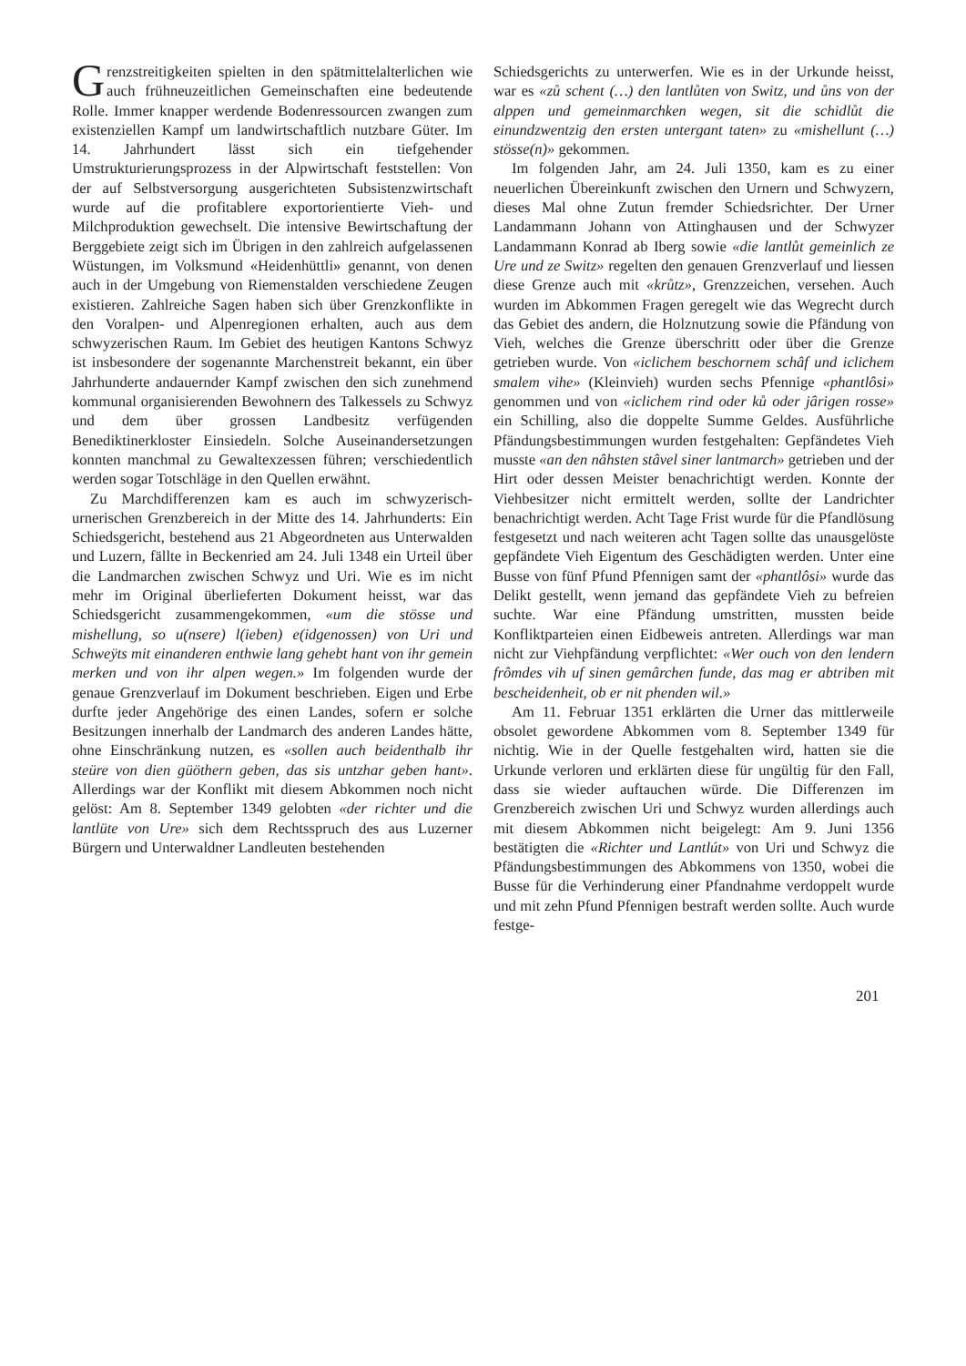Grenzstreitigkeiten spielten in den spätmittelalterlichen wie auch frühneuzeitlichen Gemeinschaften eine bedeutende Rolle. Immer knapper werdende Bodenressourcen zwangen zum existenziellen Kampf um landwirtschaftlich nutzbare Güter. Im 14. Jahrhundert lässt sich ein tiefgehender Umstrukturierungsprozess in der Alpwirtschaft feststellen: Von der auf Selbstversorgung ausgerichteten Subsistenzwirtschaft wurde auf die profitablere exportorientierte Vieh- und Milchproduktion gewechselt. Die intensive Bewirtschaftung der Berggebiete zeigt sich im Übrigen in den zahlreich aufgelassenen Wüstungen, im Volksmund «Heidenhüttli» genannt, von denen auch in der Umgebung von Riemenstalden verschiedene Zeugen existieren. Zahlreiche Sagen haben sich über Grenzkonflikte in den Voralpen- und Alpenregionen erhalten, auch aus dem schwyzerischen Raum. Im Gebiet des heutigen Kantons Schwyz ist insbesondere der sogenannte Marchenstreit bekannt, ein über Jahrhunderte andauernder Kampf zwischen den sich zunehmend kommunal organisierenden Bewohnern des Talkessels zu Schwyz und dem über grossen Landbesitz verfügenden Benediktinerkloster Einsiedeln. Solche Auseinandersetzungen konnten manchmal zu Gewaltexzessen führen; verschiedentlich werden sogar Totschläge in den Quellen erwähnt.
Zu Marchdifferenzen kam es auch im schwyzerisch-urnerischen Grenzbereich in der Mitte des 14. Jahrhunderts: Ein Schiedsgericht, bestehend aus 21 Abgeordneten aus Unterwalden und Luzern, fällte in Beckenried am 24. Juli 1348 ein Urteil über die Landmarchen zwischen Schwyz und Uri. Wie es im nicht mehr im Original überlieferten Dokument heisst, war das Schiedsgericht zusammengekommen, «um die stösse und mishellung, so u(nsere) l(ieben) e(idgenossen) von Uri und Schweÿts mit einanderen enthwie lang gehebt hant von ihr gemein merken und von ihr alpen wegen.» Im folgenden wurde der genaue Grenzverlauf im Dokument beschrieben. Eigen und Erbe durfte jeder Angehörige des einen Landes, sofern er solche Besitzungen innerhalb der Landmarch des anderen Landes hätte, ohne Einschränkung nutzen, es «sollen auch beidenthalb ihr steüre von dien güöthern geben, das sis untzhar geben hant». Allerdings war der Konflikt mit diesem Abkommen noch nicht gelöst: Am 8. September 1349 gelobten «der richter und die lantlüte von Ure» sich dem Rechtsspruch des aus Luzerner Bürgern und Unterwaldner Landleuten bestehenden
Schiedsgerichts zu unterwerfen. Wie es in der Urkunde heisst, war es «zů schent (…) den lantlůten von Switz, und ůns von der alppen und gemeinmarchken wegen, sit die schidlůt die einundzwentzig den ersten untergant taten» zu «mishellunt (…) stösse(n)» gekommen.
Im folgenden Jahr, am 24. Juli 1350, kam es zu einer neuerlichen Übereinkunft zwischen den Urnern und Schwyzern, dieses Mal ohne Zutun fremder Schiedsrichter. Der Urner Landammann Johann von Attinghausen und der Schwyzer Landammann Konrad ab Iberg sowie «die lantlůt gemeinlich ze Ure und ze Switz» regelten den genauen Grenzverlauf und liessen diese Grenze auch mit «krůtz», Grenzzeichen, versehen. Auch wurden im Abkommen Fragen geregelt wie das Wegrecht durch das Gebiet des andern, die Holznutzung sowie die Pfändung von Vieh, welches die Grenze überschritt oder über die Grenze getrieben wurde. Von «iclichem beschornem schâf und iclichem smalem vihe» (Kleinvieh) wurden sechs Pfennige «phantlôsi» genommen und von «iclichem rind oder ků oder jârigen rosse» ein Schilling, also die doppelte Summe Geldes. Ausführliche Pfändungsbestimmungen wurden festgehalten: Gepfändetes Vieh musste «an den nâhsten stâvel siner lantmarch» getrieben und der Hirt oder dessen Meister benachrichtigt werden. Konnte der Viehbesitzer nicht ermittelt werden, sollte der Landrichter benachrichtigt werden. Acht Tage Frist wurde für die Pfandlösung festgesetzt und nach weiteren acht Tagen sollte das unausgelöste gepfändete Vieh Eigentum des Geschädigten werden. Unter eine Busse von fünf Pfund Pfennigen samt der «phantlôsi» wurde das Delikt gestellt, wenn jemand das gepfändete Vieh zu befreien suchte. War eine Pfändung umstritten, mussten beide Konfliktparteien einen Eidbeweis antreten. Allerdings war man nicht zur Viehpfändung verpflichtet: «Wer ouch von den lendern frômdes vih uf sinen gemârchen funde, das mag er abtriben mit bescheidenheit, ob er nit phenden wil.»
Am 11. Februar 1351 erklärten die Urner das mittlerweile obsolet gewordene Abkommen vom 8. September 1349 für nichtig. Wie in der Quelle festgehalten wird, hatten sie die Urkunde verloren und erklärten diese für ungültig für den Fall, dass sie wieder auftauchen würde. Die Differenzen im Grenzbereich zwischen Uri und Schwyz wurden allerdings auch mit diesem Abkommen nicht beigelegt: Am 9. Juni 1356 bestätigten die «Richter und Lantlút» von Uri und Schwyz die Pfändungsbestimmungen des Abkommens von 1350, wobei die Busse für die Verhinderung einer Pfandnahme verdoppelt wurde und mit zehn Pfund Pfennigen bestraft werden sollte. Auch wurde festge-
201